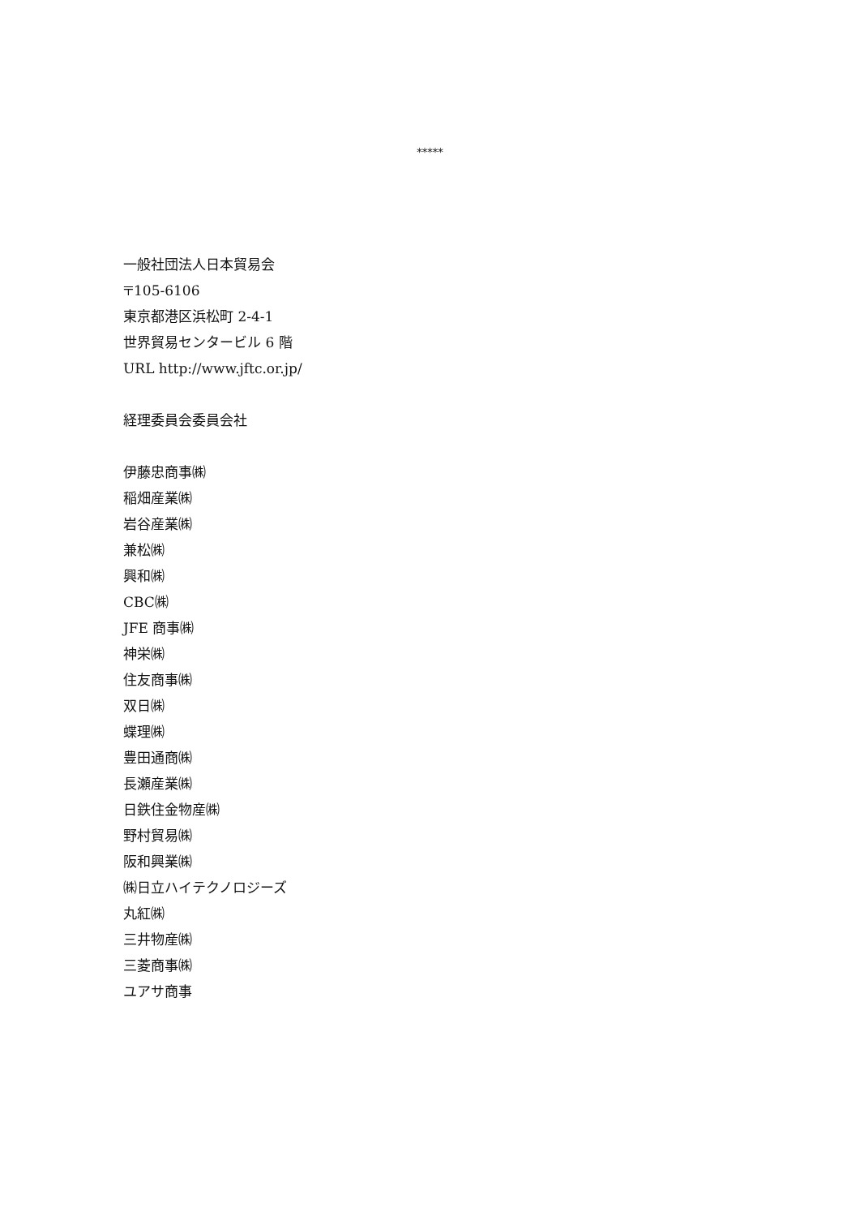*****
一般社団法人日本貿易会
〒105-6106
東京都港区浜松町 2-4-1
世界貿易センタービル 6 階
URL http://www.jftc.or.jp/
経理委員会委員会社
伊藤忠商事㈱
稲畑産業㈱
岩谷産業㈱
兼松㈱
興和㈱
CBC㈱
JFE 商事㈱
神栄㈱
住友商事㈱
双日㈱
蝶理㈱
豊田通商㈱
長瀬産業㈱
日鉄住金物産㈱
野村貿易㈱
阪和興業㈱
㈱日立ハイテクノロジーズ
丸紅㈱
三井物産㈱
三菱商事㈱
ユアサ商事